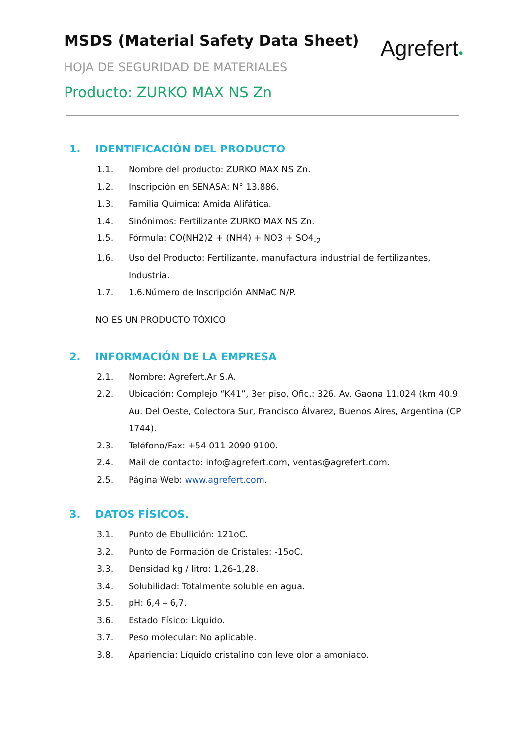MSDS (Material Safety Data Sheet)
HOJA DE SEGURIDAD DE MATERIALES
Producto: ZURKO MAX NS Zn
Agrefert●
1. IDENTIFICACIÓN DEL PRODUCTO
1.1. Nombre del producto: ZURKO MAX NS Zn.
1.2. Inscripción en SENASA: N° 13.886.
1.3. Familia Química: Amida Alifática.
1.4. Sinónimos: Fertilizante ZURKO MAX NS Zn.
1.5. Fórmula: CO(NH2)2 + (NH4) + NO3 + SO4<sub>-2</sub>
1.6. Uso del Producto: Fertilizante, manufactura industrial de fertilizantes, Industria.
1.7. 1.6.Número de Inscripción ANMaC N/P.
NO ES UN PRODUCTO TÓXICO
2. INFORMACIÓN DE LA EMPRESA
2.1. Nombre: Agrefert.Ar S.A.
2.2. Ubicación: Complejo “K41”, 3er piso, Ofic.: 326. Av. Gaona 11.024 (km 40.9 Au. Del Oeste, Colectora Sur, Francisco Álvarez, Buenos Aires, Argentina (CP 1744).
2.3. Teléfono/Fax: +54 011 2090 9100.
2.4. Mail de contacto: info@agrefert.com, ventas@agrefert.com.
2.5. Página Web: www.agrefert.com.
3. DATOS FÍSICOS.
3.1. Punto de Ebullición: 121oC.
3.2. Punto de Formación de Cristales: -15oC.
3.3. Densidad kg / litro: 1,26-1,28.
3.4. Solubilidad: Totalmente soluble en agua.
3.5. pH: 6,4 – 6,7.
3.6. Estado Físico: Líquido.
3.7. Peso molecular: No aplicable.
3.8. Apariencia: Líquido cristalino con leve olor a amoníaco.